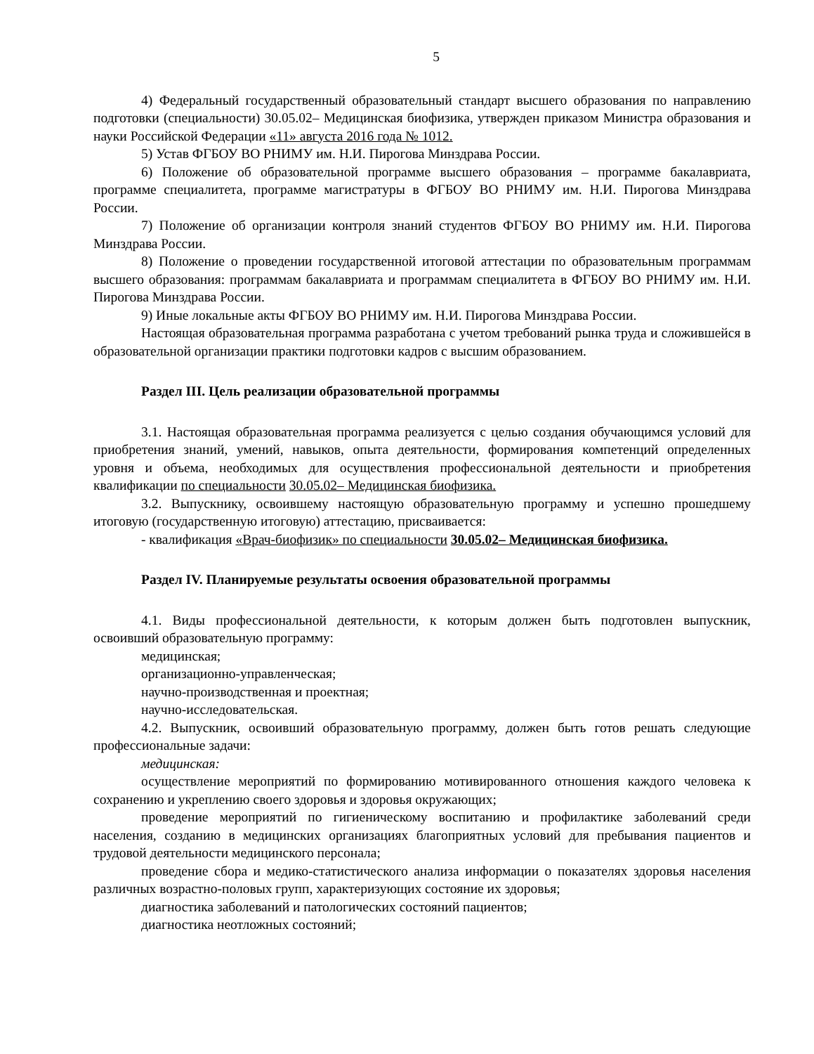5
4) Федеральный государственный образовательный стандарт высшего образования по направлению подготовки (специальности) 30.05.02– Медицинская биофизика, утвержден приказом Министра образования и науки Российской Федерации «11» августа 2016 года № 1012.
5) Устав ФГБОУ ВО РНИМУ им. Н.И. Пирогова Минздрава России.
6) Положение об образовательной программе высшего образования – программе бакалавриата, программе специалитета, программе магистратуры в ФГБОУ ВО РНИМУ им. Н.И. Пирогова Минздрава России.
7) Положение об организации контроля знаний студентов ФГБОУ ВО РНИМУ им. Н.И. Пирогова Минздрава России.
8) Положение о проведении государственной итоговой аттестации по образовательным программам высшего образования: программам бакалавриата и программам специалитета в ФГБОУ ВО РНИМУ им. Н.И. Пирогова Минздрава России.
9) Иные локальные акты ФГБОУ ВО РНИМУ им. Н.И. Пирогова Минздрава России.
Настоящая образовательная программа разработана с учетом требований рынка труда и сложившейся в образовательной организации практики подготовки кадров с высшим образованием.
Раздел III. Цель реализации образовательной программы
3.1. Настоящая образовательная программа реализуется с целью создания обучающимся условий для приобретения знаний, умений, навыков, опыта деятельности, формирования компетенций определенных уровня и объема, необходимых для осуществления профессиональной деятельности и приобретения квалификации по специальности 30.05.02– Медицинская биофизика.
3.2. Выпускнику, освоившему настоящую образовательную программу и успешно прошедшему итоговую (государственную итоговую) аттестацию, присваивается:
- квалификация «Врач-биофизик» по специальности 30.05.02– Медицинская биофизика.
Раздел IV. Планируемые результаты освоения образовательной программы
4.1. Виды профессиональной деятельности, к которым должен быть подготовлен выпускник, освоивший образовательную программу:
медицинская;
организационно-управленческая;
научно-производственная и проектная;
научно-исследовательская.
4.2. Выпускник, освоивший образовательную программу, должен быть готов решать следующие профессиональные задачи:
медицинская:
осуществление мероприятий по формированию мотивированного отношения каждого человека к сохранению и укреплению своего здоровья и здоровья окружающих;
проведение мероприятий по гигиеническому воспитанию и профилактике заболеваний среди населения, созданию в медицинских организациях благоприятных условий для пребывания пациентов и трудовой деятельности медицинского персонала;
проведение сбора и медико-статистического анализа информации о показателях здоровья населения различных возрастно-половых групп, характеризующих состояние их здоровья;
диагностика заболеваний и патологических состояний пациентов;
диагностика неотложных состояний;